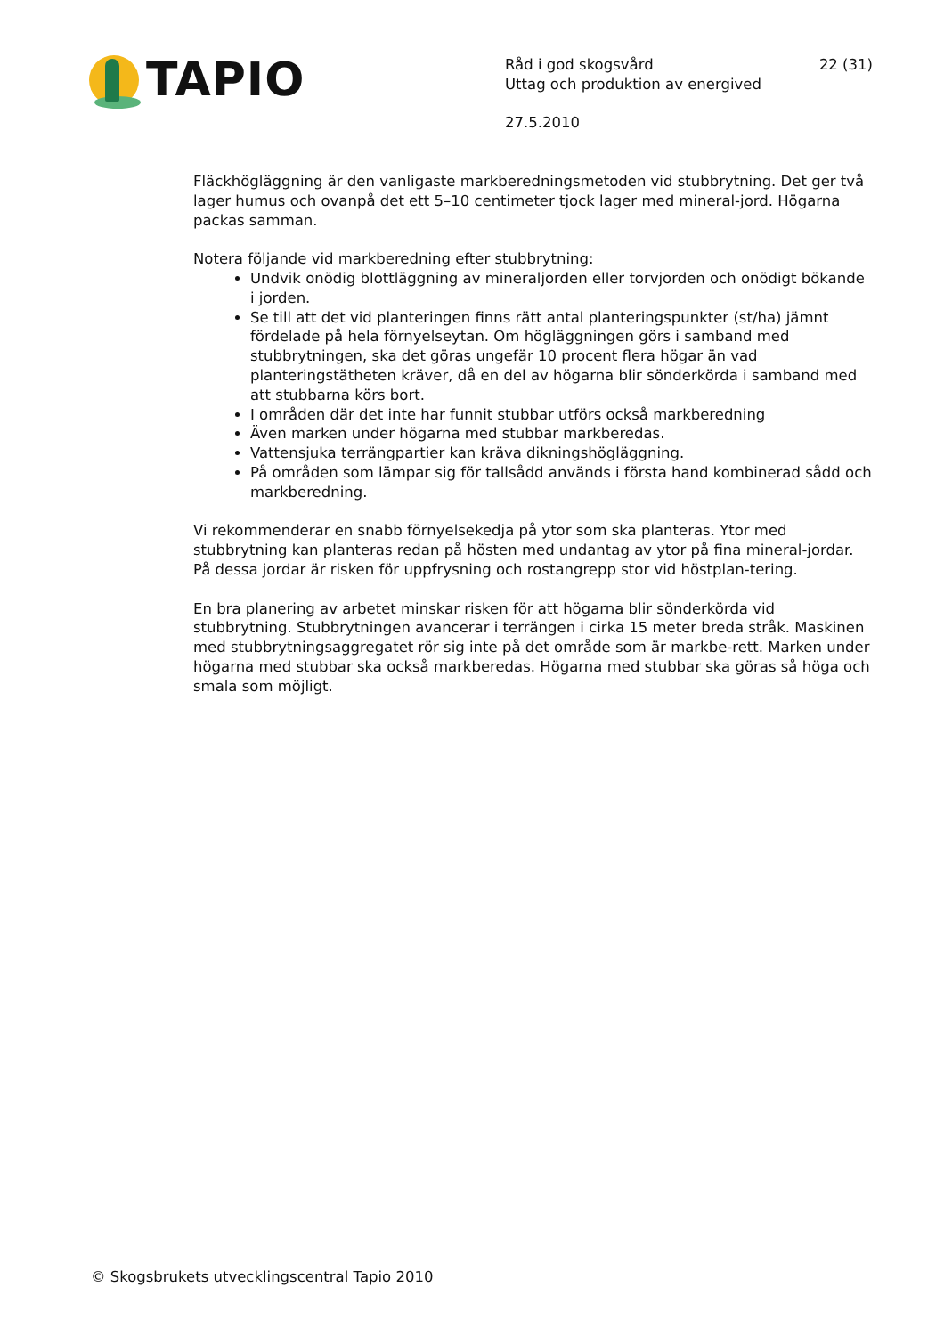TAPIO
Råd i god skogsvård 22 (31)
Uttag och produktion av energived
27.5.2010
Fläckhögläggning är den vanligaste markberedningsmetoden vid stubbrytning. Det ger två lager humus och ovanpå det ett 5–10 centimeter tjock lager med mineral-jord. Högarna packas samman.
Notera följande vid markberedning efter stubbrytning:
Undvik onödig blottläggning av mineraljorden eller torvjorden och onödigt bökande i jorden.
Se till att det vid planteringen finns rätt antal planteringspunkter (st/ha) jämnt fördelade på hela förnyelseytan. Om högläggningen görs i samband med stubbrytningen, ska det göras ungefär 10 procent flera högar än vad planteringstätheten kräver, då en del av högarna blir sönderkörda i samband med att stubbarna körs bort.
I områden där det inte har funnit stubbar utförs också markberedning
Även marken under högarna med stubbar markberedas.
Vattensjuka terrängpartier kan kräva dikningshögläggning.
På områden som lämpar sig för tallsådd används i första hand kombinerad sådd och markberedning.
Vi rekommenderar en snabb förnyelsekedja på ytor som ska planteras. Ytor med stubbrytning kan planteras redan på hösten med undantag av ytor på fina mineral-jordar. På dessa jordar är risken för uppfrysning och rostangrepp stor vid höstplan-tering.
En bra planering av arbetet minskar risken för att högarna blir sönderkörda vid stubbrytning. Stubbrytningen avancerar i terrängen i cirka 15 meter breda stråk. Maskinen med stubbrytningsaggregatet rör sig inte på det område som är markbe-rett. Marken under högarna med stubbar ska också markberedas. Högarna med stubbar ska göras så höga och smala som möjligt.
© Skogsbrukets utvecklingscentral Tapio 2010